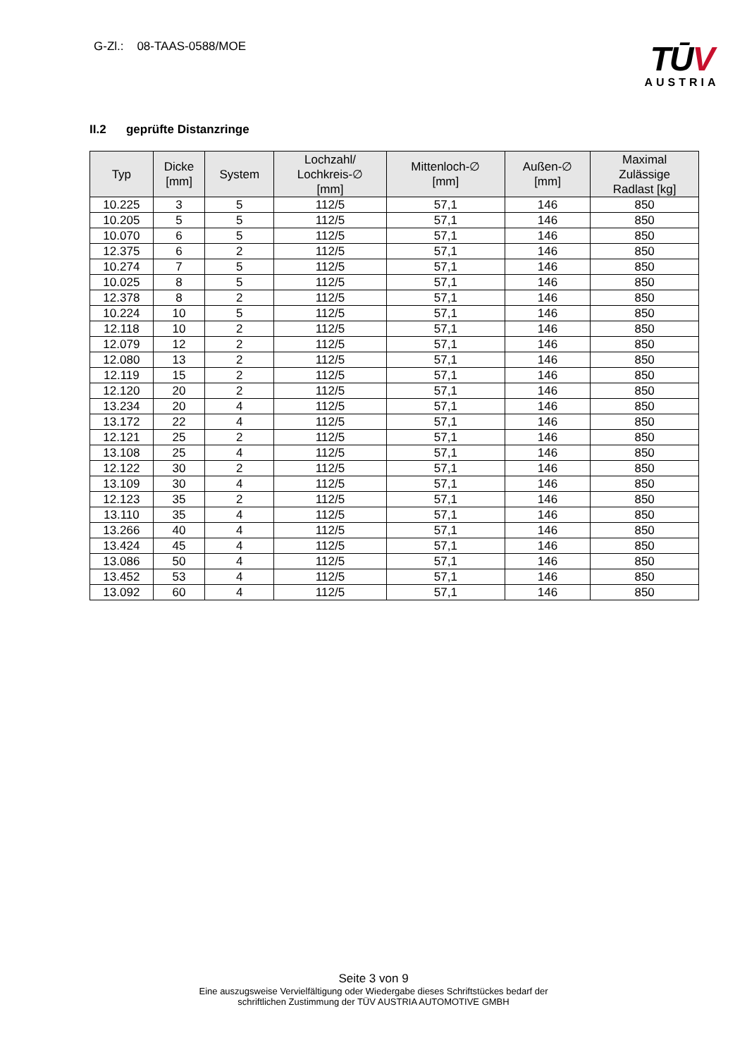G-Zl.: 08-TAAS-0588/MOE
TŪV
AUSTRIA
II.2 geprüfte Distanzringe
| Typ | Dicke [mm] | System | Lochzahl/ Lochkreis-∅ [mm] | Mittenloch-∅ [mm] | Außen-∅ [mm] | Maximal Zulässige Radlast [kg] |
| --- | --- | --- | --- | --- | --- | --- |
| 10.225 | 3 | 5 | 112/5 | 57,1 | 146 | 850 |
| 10.205 | 5 | 5 | 112/5 | 57,1 | 146 | 850 |
| 10.070 | 6 | 5 | 112/5 | 57,1 | 146 | 850 |
| 12.375 | 6 | 2 | 112/5 | 57,1 | 146 | 850 |
| 10.274 | 7 | 5 | 112/5 | 57,1 | 146 | 850 |
| 10.025 | 8 | 5 | 112/5 | 57,1 | 146 | 850 |
| 12.378 | 8 | 2 | 112/5 | 57,1 | 146 | 850 |
| 10.224 | 10 | 5 | 112/5 | 57,1 | 146 | 850 |
| 12.118 | 10 | 2 | 112/5 | 57,1 | 146 | 850 |
| 12.079 | 12 | 2 | 112/5 | 57,1 | 146 | 850 |
| 12.080 | 13 | 2 | 112/5 | 57,1 | 146 | 850 |
| 12.119 | 15 | 2 | 112/5 | 57,1 | 146 | 850 |
| 12.120 | 20 | 2 | 112/5 | 57,1 | 146 | 850 |
| 13.234 | 20 | 4 | 112/5 | 57,1 | 146 | 850 |
| 13.172 | 22 | 4 | 112/5 | 57,1 | 146 | 850 |
| 12.121 | 25 | 2 | 112/5 | 57,1 | 146 | 850 |
| 13.108 | 25 | 4 | 112/5 | 57,1 | 146 | 850 |
| 12.122 | 30 | 2 | 112/5 | 57,1 | 146 | 850 |
| 13.109 | 30 | 4 | 112/5 | 57,1 | 146 | 850 |
| 12.123 | 35 | 2 | 112/5 | 57,1 | 146 | 850 |
| 13.110 | 35 | 4 | 112/5 | 57,1 | 146 | 850 |
| 13.266 | 40 | 4 | 112/5 | 57,1 | 146 | 850 |
| 13.424 | 45 | 4 | 112/5 | 57,1 | 146 | 850 |
| 13.086 | 50 | 4 | 112/5 | 57,1 | 146 | 850 |
| 13.452 | 53 | 4 | 112/5 | 57,1 | 146 | 850 |
| 13.092 | 60 | 4 | 112/5 | 57,1 | 146 | 850 |
Seite 3 von 9
Eine auszugsweise Vervielfältigung oder Wiedergabe dieses Schriftstückes bedarf der
schriftlichen Zustimmung der TÜV AUSTRIA AUTOMOTIVE GMBH